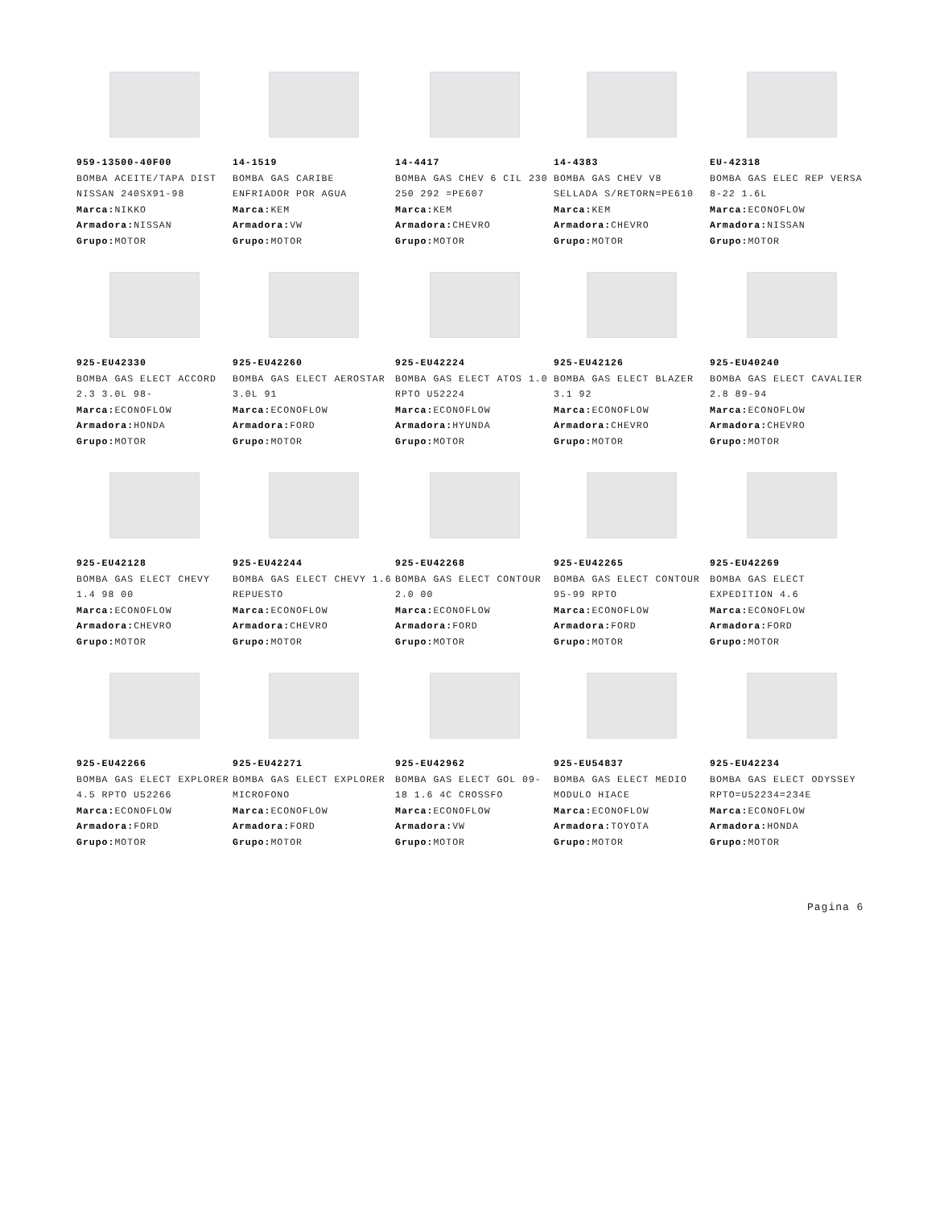959-13500-40F00
BOMBA ACEITE/TAPA DIST NISSAN 240SX91-98
Marca: NIKKO
Armadora: NISSAN
Grupo: MOTOR
14-1519
BOMBA GAS CARIBE ENFRIADOR POR AGUA
Marca: KEM
Armadora: VW
Grupo: MOTOR
14-4417
BOMBA GAS CHEV 6 CIL 230 250 292 =PE607
Marca: KEM
Armadora: CHEVRO
Grupo: MOTOR
14-4383
BOMBA GAS CHEV V8 SELLADA S/RETORN=PE610
Marca: KEM
Armadora: CHEVRO
Grupo: MOTOR
EU-42318
BOMBA GAS ELEC REP VERSA 8-22 1.6L
Marca: ECONOFLOW
Armadora: NISSAN
Grupo: MOTOR
925-EU42330
BOMBA GAS ELECT ACCORD 2.3 3.0L 98-
Marca: ECONOFLOW
Armadora: HONDA
Grupo: MOTOR
925-EU42260
BOMBA GAS ELECT AEROSTAR 3.0L 91
Marca: ECONOFLOW
Armadora: FORD
Grupo: MOTOR
925-EU42224
BOMBA GAS ELECT ATOS 1.0 RPTO U52224
Marca: ECONOFLOW
Armadora: HYUNDA
Grupo: MOTOR
925-EU42126
BOMBA GAS ELECT BLAZER 3.1 92
Marca: ECONOFLOW
Armadora: CHEVRO
Grupo: MOTOR
925-EU40240
BOMBA GAS ELECT CAVALIER 2.8 89-94
Marca: ECONOFLOW
Armadora: CHEVRO
Grupo: MOTOR
925-EU42128
BOMBA GAS ELECT CHEVY 1.4 98 00
Marca: ECONOFLOW
Armadora: CHEVRO
Grupo: MOTOR
925-EU42244
BOMBA GAS ELECT CHEVY 1.6 REPUESTO
Marca: ECONOFLOW
Armadora: CHEVRO
Grupo: MOTOR
925-EU42268
BOMBA GAS ELECT CONTOUR 2.0 00
Marca: ECONOFLOW
Armadora: FORD
Grupo: MOTOR
925-EU42265
BOMBA GAS ELECT CONTOUR 95-99 RPTO
Marca: ECONOFLOW
Armadora: FORD
Grupo: MOTOR
925-EU42269
BOMBA GAS ELECT EXPEDITION 4.6
Marca: ECONOFLOW
Armadora: FORD
Grupo: MOTOR
925-EU42266
BOMBA GAS ELECT EXPLORER 4.5 RPTO U52266
Marca: ECONOFLOW
Armadora: FORD
Grupo: MOTOR
925-EU42271
BOMBA GAS ELECT EXPLORER MICROFONO
Marca: ECONOFLOW
Armadora: FORD
Grupo: MOTOR
925-EU42962
BOMBA GAS ELECT GOL 09-18 1.6 4C CROSSFO
Marca: ECONOFLOW
Armadora: VW
Grupo: MOTOR
925-EU54837
BOMBA GAS ELECT MEDIO MODULO HIACE
Marca: ECONOFLOW
Armadora: TOYOTA
Grupo: MOTOR
925-EU42234
BOMBA GAS ELECT ODYSSEY RPTO=U52234=234E
Marca: ECONOFLOW
Armadora: HONDA
Grupo: MOTOR
Pagina 6